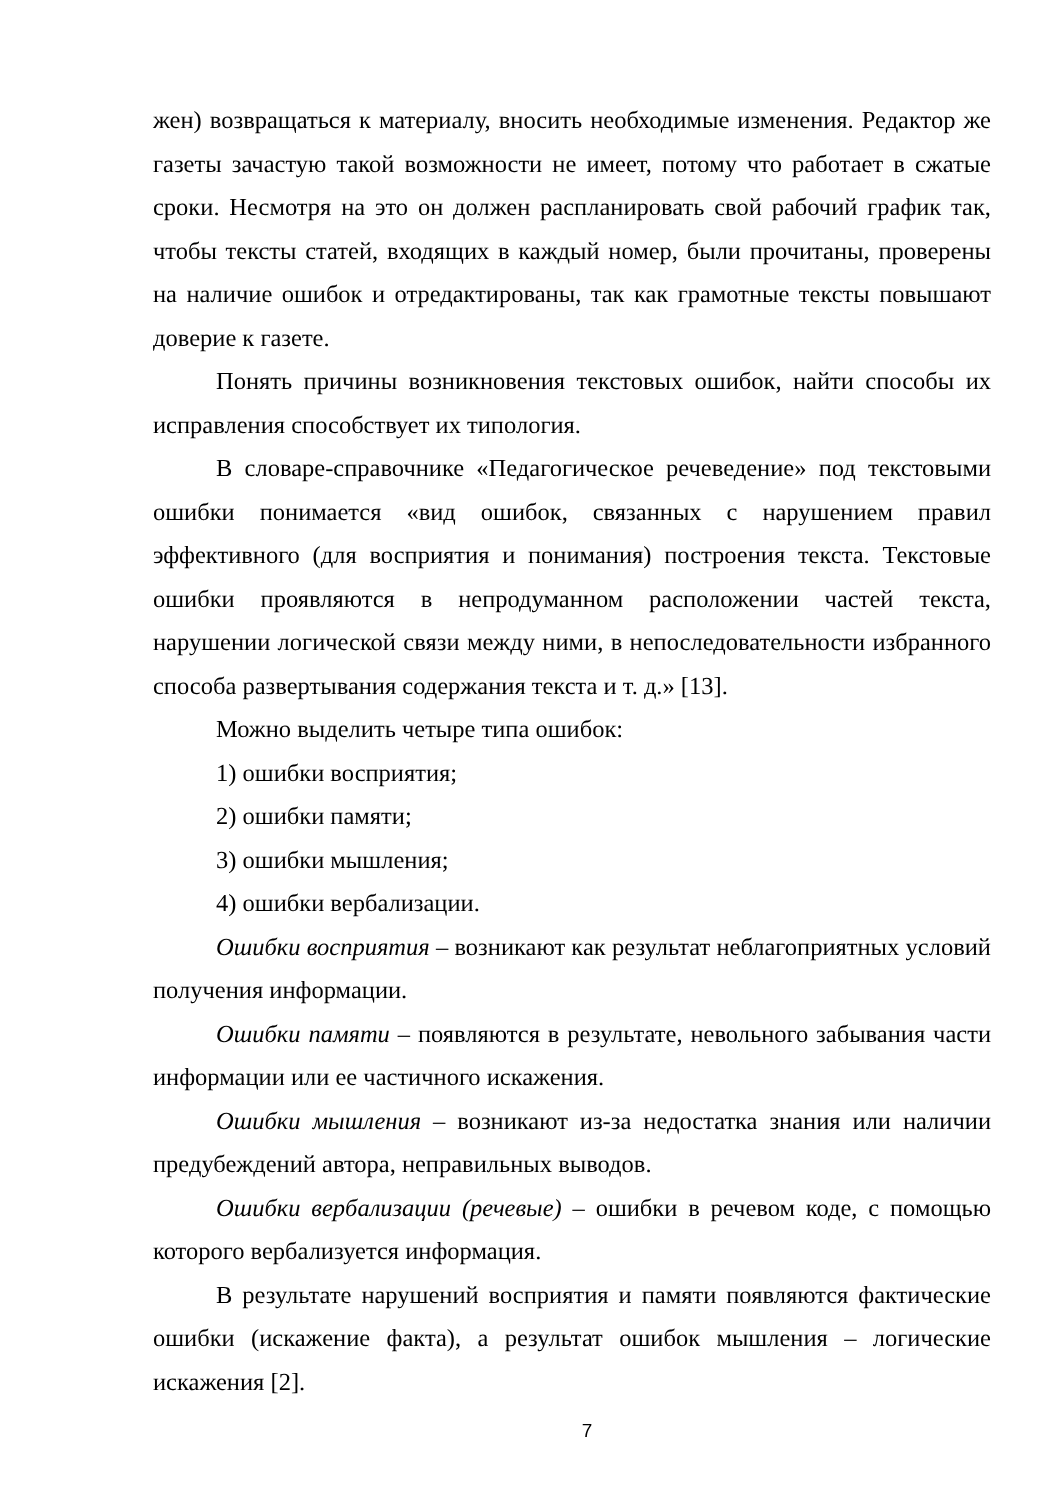жен) возвращаться к материалу, вносить необходимые изменения. Редактор же газеты зачастую такой возможности не имеет, потому что работает в сжатые сроки. Несмотря на это он должен распланировать свой рабочий график так, чтобы тексты статей, входящих в каждый номер, были прочитаны, проверены на наличие ошибок и отредактированы, так как грамотные тексты повышают доверие к газете.
Понять причины возникновения текстовых ошибок, найти способы их исправления способствует их типология.
В словаре-справочнике «Педагогическое речеведение» под текстовыми ошибки понимается «вид ошибок, связанных с нарушением правил эффективного (для восприятия и понимания) построения текста. Текстовые ошибки проявляются в непродуманном расположении частей текста, нарушении логической связи между ними, в непоследовательности избранного способа развертывания содержания текста и т. д.» [13].
Можно выделить четыре типа ошибок:
1) ошибки восприятия;
2) ошибки памяти;
3) ошибки мышления;
4) ошибки вербализации.
Ошибки восприятия – возникают как результат неблагоприятных условий получения информации.
Ошибки памяти – появляются в результате, невольного забывания части информации или ее частичного искажения.
Ошибки мышления – возникают из-за недостатка знания или наличии предубеждений автора, неправильных выводов.
Ошибки вербализации (речевые) – ошибки в речевом коде, с помощью которого вербализуется информация.
В результате нарушений восприятия и памяти появляются фактические ошибки (искажение факта), а результат ошибок мышления – логические искажения [2].
7